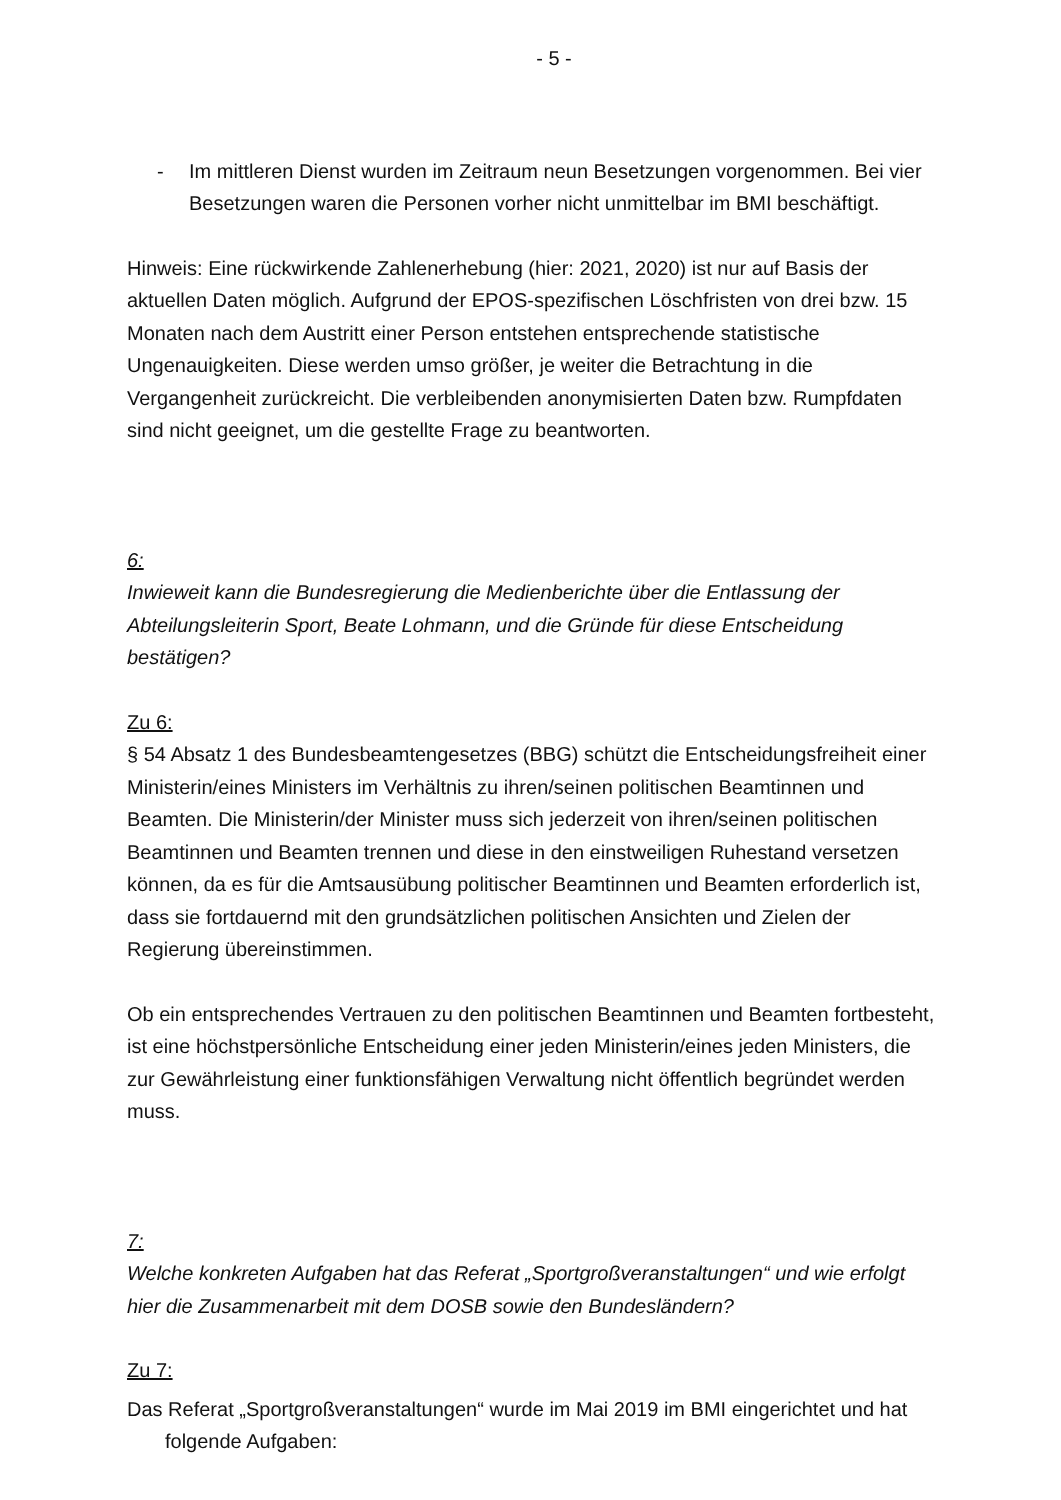- 5 -
- Im mittleren Dienst wurden im Zeitraum neun Besetzungen vorgenommen. Bei vier Besetzungen waren die Personen vorher nicht unmittelbar im BMI beschäftigt.
Hinweis: Eine rückwirkende Zahlenerhebung (hier: 2021, 2020) ist nur auf Basis der aktuellen Daten möglich. Aufgrund der EPOS-spezifischen Löschfristen von drei bzw. 15 Monaten nach dem Austritt einer Person entstehen entsprechende statistische Ungenauigkeiten. Diese werden umso größer, je weiter die Betrachtung in die Vergangenheit zurückreicht. Die verbleibenden anonymisierten Daten bzw. Rumpfdaten sind nicht geeignet, um die gestellte Frage zu beantworten.
6:
Inwieweit kann die Bundesregierung die Medienberichte über die Entlassung der Abteilungsleiterin Sport, Beate Lohmann, und die Gründe für diese Entscheidung bestätigen?
Zu 6:
§ 54 Absatz 1 des Bundesbeamtengesetzes (BBG) schützt die Entscheidungsfreiheit einer Ministerin/eines Ministers im Verhältnis zu ihren/seinen politischen Beamtinnen und Beamten. Die Ministerin/der Minister muss sich jederzeit von ihren/seinen politischen Beamtinnen und Beamten trennen und diese in den einstweiligen Ruhestand versetzen können, da es für die Amtsausübung politischer Beamtinnen und Beamten erforderlich ist, dass sie fortdauernd mit den grundsätzlichen politischen Ansichten und Zielen der Regierung übereinstimmen.
Ob ein entsprechendes Vertrauen zu den politischen Beamtinnen und Beamten fortbesteht, ist eine höchstpersönliche Entscheidung einer jeden Ministerin/eines jeden Ministers, die zur Gewährleistung einer funktionsfähigen Verwaltung nicht öffentlich begründet werden muss.
7:
Welche konkreten Aufgaben hat das Referat „Sportgroßveranstaltungen“ und wie erfolgt hier die Zusammenarbeit mit dem DOSB sowie den Bundesländern?
Zu 7:
Das Referat „Sportgroßveranstaltungen“ wurde im Mai 2019 im BMI eingerichtet und hat folgende Aufgaben: